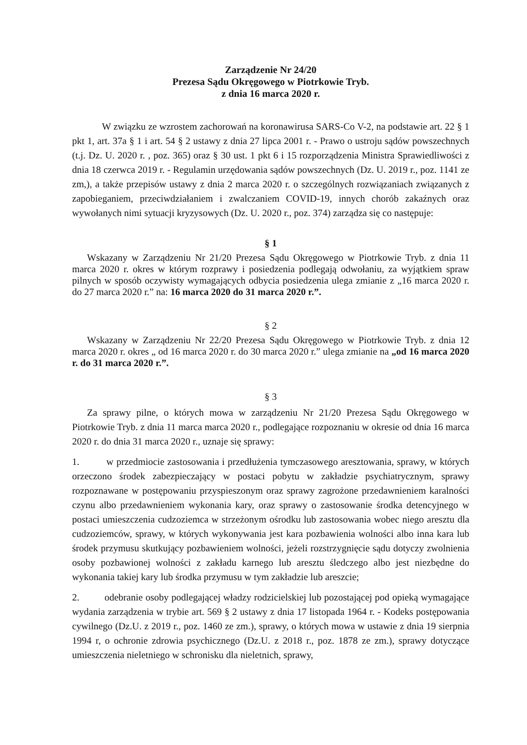Zarządzenie Nr 24/20
Prezesa Sądu Okręgowego w Piotrkowie Tryb.
z dnia 16 marca 2020 r.
W związku ze wzrostem zachorowań na koronawirusa SARS-Co V-2, na podstawie art. 22 § 1 pkt 1, art. 37a § 1 i art. 54 § 2 ustawy z dnia 27 lipca 2001 r. - Prawo o ustroju sądów powszechnych (t.j. Dz. U. 2020 r. , poz. 365) oraz § 30 ust. 1 pkt 6 i 15 rozporządzenia Ministra Sprawiedliwości z dnia 18 czerwca 2019 r. - Regulamin urzędowania sądów powszechnych (Dz. U. 2019 r., poz. 1141 ze zm,), a także przepisów ustawy z dnia 2 marca 2020 r. o szczególnych rozwiązaniach związanych z zapobieganiem, przeciwdziałaniem i zwalczaniem COVID-19, innych chorób zakaźnych oraz wywołanych nimi sytuacji kryzysowych (Dz. U. 2020 r., poz. 374) zarządza się co następuje:
§ 1
Wskazany w Zarządzeniu Nr 21/20 Prezesa Sądu Okręgowego w Piotrkowie Tryb. z dnia 11 marca 2020 r. okres w którym rozprawy i posiedzenia podlegają odwołaniu, za wyjątkiem spraw pilnych w sposób oczywisty wymagających odbycia posiedzenia ulega zmianie z „16 marca 2020 r. do 27 marca 2020 r.” na: 16 marca 2020 do 31 marca 2020 r.”.
§ 2
Wskazany w Zarządzeniu Nr 22/20 Prezesa Sądu Okręgowego w Piotrkowie Tryb. z dnia 12 marca 2020 r. okres „ od 16 marca 2020 r. do 30 marca 2020 r.” ulega zmianie na „od 16 marca 2020 r. do 31 marca 2020 r.”.
§ 3
Za sprawy pilne, o których mowa w zarządzeniu Nr 21/20 Prezesa Sądu Okręgowego w Piotrkowie Tryb. z dnia 11 marca marca 2020 r., podlegające rozpoznaniu w okresie od dnia 16 marca 2020 r. do dnia 31 marca 2020 r., uznaje się sprawy:
1. w przedmiocie zastosowania i przedłużenia tymczasowego aresztowania, sprawy, w których orzeczono środek zabezpieczający w postaci pobytu w zakładzie psychiatrycznym, sprawy rozpoznawane w postępowaniu przyspieszonym oraz sprawy zagrożone przedawnieniem karalności czynu albo przedawnieniem wykonania kary, oraz sprawy o zastosowanie środka detencyjnego w postaci umieszczenia cudzoziemca w strzeżonym ośrodku lub zastosowania wobec niego aresztu dla cudzoziemców, sprawy, w których wykonywania jest kara pozbawienia wolności albo inna kara lub środek przymusu skutkujący pozbawieniem wolności, jeżeli rozstrzygnięcie sądu dotyczy zwolnienia osoby pozbawionej wolności z zakładu karnego lub aresztu śledczego albo jest niezbędne do wykonania takiej kary lub środka przymusu w tym zakładzie lub areszcie;
2. odebranie osoby podlegającej władzy rodzicielskiej lub pozostającej pod opieką wymagające wydania zarządzenia w trybie art. 569 § 2 ustawy z dnia 17 listopada 1964 r. - Kodeks postępowania cywilnego (Dz.U. z 2019 r., poz. 1460 ze zm.), sprawy, o których mowa w ustawie z dnia 19 sierpnia 1994 r, o ochronie zdrowia psychicznego (Dz.U. z 2018 r., poz. 1878 ze zm.), sprawy dotyczące umieszczenia nieletniego w schronisku dla nieletnich, sprawy,